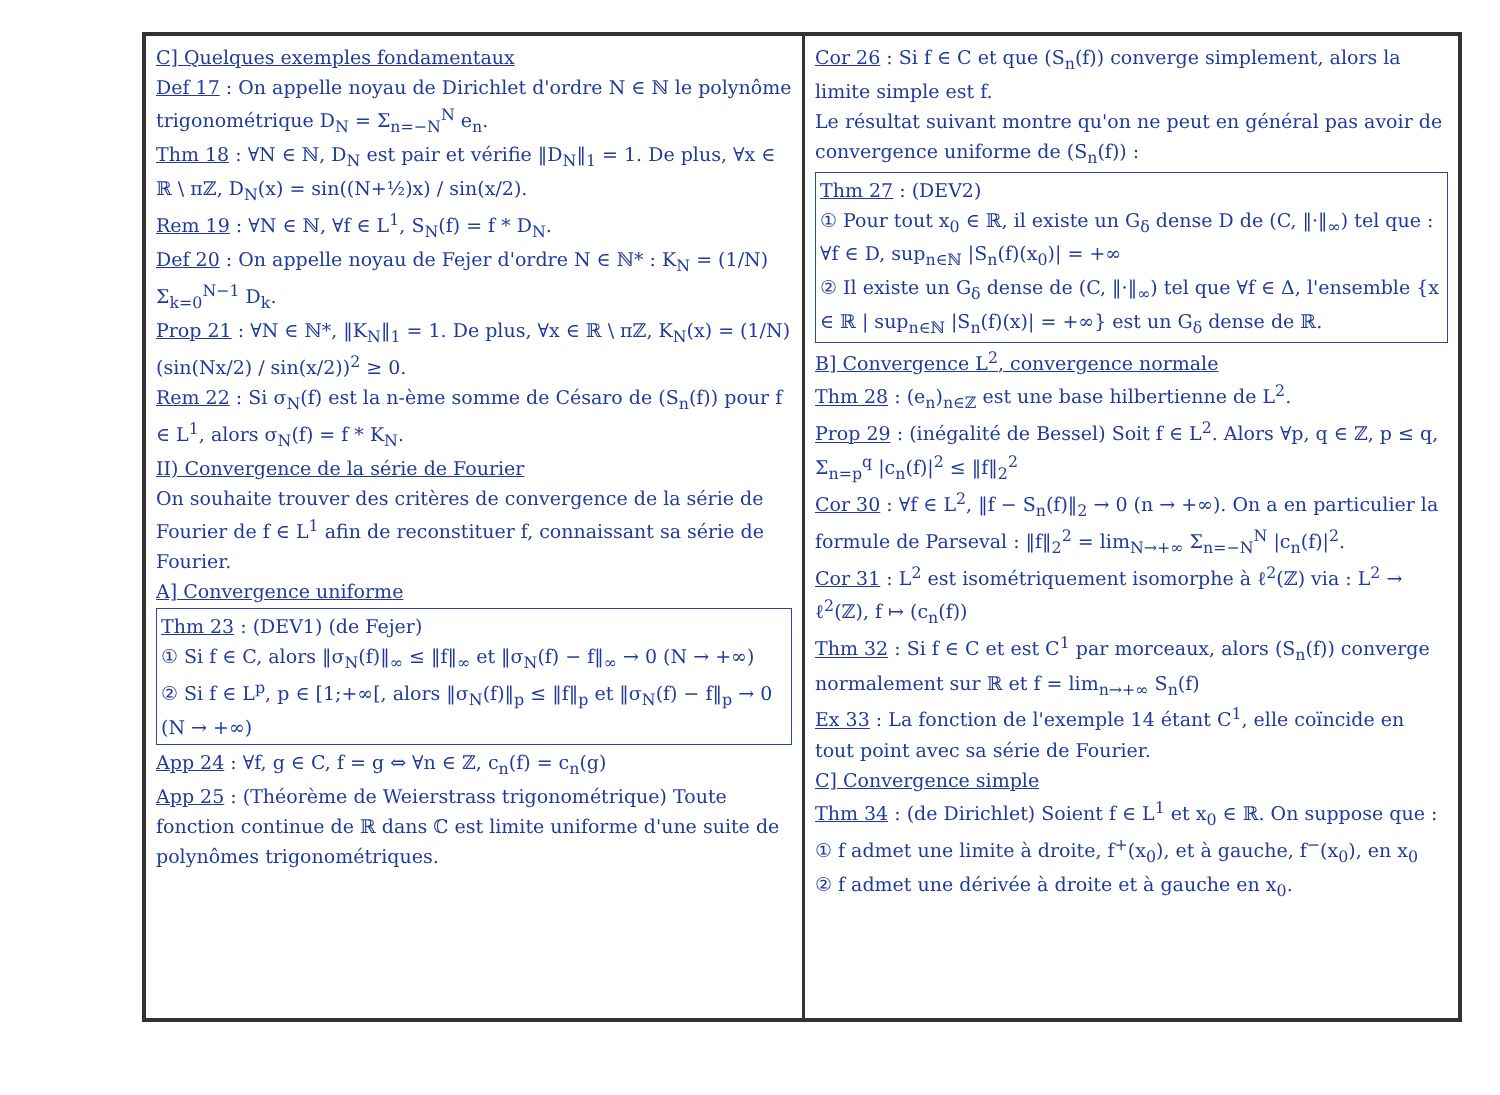C] Quelques exemples fondamentaux
Def 17 : On appelle noyau de Dirichlet d'ordre N ∈ ℕ le polynôme trigonométrique D<sub>N</sub> = Σ<sub>n=−N</sub><sup>N</sup> e<sub>n</sub>.
Thm 18 : ∀N ∈ ℕ, D<sub>N</sub> est pair et vérifie ‖D<sub>N</sub>‖<sub>1</sub> = 1. De plus, ∀x ∈ ℝ \ πℤ, D<sub>N</sub>(x) = sin((N+½)x) / sin(x/2).
Rem 19 : ∀N ∈ ℕ, ∀f ∈ L<sup>1</sup>, S<sub>N</sub>(f) = f * D<sub>N</sub>.
Def 20 : On appelle noyau de Fejer d'ordre N ∈ ℕ* : K<sub>N</sub> = (1/N) Σ<sub>k=0</sub><sup>N−1</sup> D<sub>k</sub>.
Prop 21 : ∀N ∈ ℕ*, ‖K<sub>N</sub>‖<sub>1</sub> = 1. De plus, ∀x ∈ ℝ \ πℤ, K<sub>N</sub>(x) = (1/N) (sin(Nx/2) / sin(x/2))<sup>2</sup> ≥ 0.
Rem 22 : Si σ<sub>N</sub>(f) est la n-ème somme de Césaro de (S<sub>n</sub>(f)) pour f ∈ L<sup>1</sup>, alors σ<sub>N</sub>(f) = f * K<sub>N</sub>.
II) Convergence de la série de Fourier
On souhaite trouver des critères de convergence de la série de Fourier de f ∈ L<sup>1</sup> afin de reconstituer f, connaissant sa série de Fourier.
A] Convergence uniforme
Thm 23 : (DEV1) (de Fejer)
① Si f ∈ C, alors ‖σ<sub>N</sub>(f)‖<sub>∞</sub> ≤ ‖f‖<sub>∞</sub> et ‖σ<sub>N</sub>(f) − f‖<sub>∞</sub> → 0 (N → +∞)
② Si f ∈ L<sup>p</sup>, p ∈ [1;+∞[, alors ‖σ<sub>N</sub>(f)‖<sub>p</sub> ≤ ‖f‖<sub>p</sub> et ‖σ<sub>N</sub>(f) − f‖<sub>p</sub> → 0 (N → +∞)
App 24 : ∀f, g ∈ C, f = g ⇔ ∀n ∈ ℤ, c<sub>n</sub>(f) = c<sub>n</sub>(g)
App 25 : (Théorème de Weierstrass trigonométrique) Toute fonction continue de ℝ dans ℂ est limite uniforme d'une suite de polynômes trigonométriques.
Cor 26 : Si f ∈ C et que (S<sub>n</sub>(f)) converge simplement, alors la limite simple est f.
Le résultat suivant montre qu'on ne peut en général pas avoir de convergence uniforme de (S<sub>n</sub>(f)) :
Thm 27 : (DEV2)
① Pour tout x<sub>0</sub> ∈ ℝ, il existe un G<sub>δ</sub> dense D de (C, ‖·‖<sub>∞</sub>) tel que : ∀f ∈ D, sup<sub>n∈ℕ</sub> |S<sub>n</sub>(f)(x<sub>0</sub>)| = +∞
② Il existe un G<sub>δ</sub> dense de (C, ‖·‖<sub>∞</sub>) tel que ∀f ∈ Δ, l'ensemble {x ∈ ℝ | sup<sub>n∈ℕ</sub> |S<sub>n</sub>(f)(x)| = +∞} est un G<sub>δ</sub> dense de ℝ.
B] Convergence L<sup>2</sup>, convergence normale
Thm 28 : (e<sub>n</sub>)<sub>n∈ℤ</sub> est une base hilbertienne de L<sup>2</sup>.
Prop 29 : (inégalité de Bessel) Soit f ∈ L<sup>2</sup>. Alors ∀p, q ∈ ℤ, p ≤ q, Σ<sub>n=p</sub><sup>q</sup> |c<sub>n</sub>(f)|<sup>2</sup> ≤ ‖f‖<sub>2</sub><sup>2</sup>
Cor 30 : ∀f ∈ L<sup>2</sup>, ‖f − S<sub>n</sub>(f)‖<sub>2</sub> → 0 (n → +∞). On a en particulier la formule de Parseval : ‖f‖<sub>2</sub><sup>2</sup> = lim<sub>N→+∞</sub> Σ<sub>n=−N</sub><sup>N</sup> |c<sub>n</sub>(f)|<sup>2</sup>.
Cor 31 : L<sup>2</sup> est isométriquement isomorphe à ℓ<sup>2</sup>(ℤ) via : L<sup>2</sup> → ℓ<sup>2</sup>(ℤ), f ↦ (c<sub>n</sub>(f))
Thm 32 : Si f ∈ C et est C<sup>1</sup> par morceaux, alors (S<sub>n</sub>(f)) converge normalement sur ℝ et f = lim<sub>n→+∞</sub> S<sub>n</sub>(f)
Ex 33 : La fonction de l'exemple 14 étant C<sup>1</sup>, elle coïncide en tout point avec sa série de Fourier.
C] Convergence simple
Thm 34 : (de Dirichlet) Soient f ∈ L<sup>1</sup> et x<sub>0</sub> ∈ ℝ. On suppose que :
① f admet une limite à droite, f<sup>+</sup>(x<sub>0</sub>), et à gauche, f<sup>−</sup>(x<sub>0</sub>), en x<sub>0</sub>
② f admet une dérivée à droite et à gauche en x<sub>0</sub>.